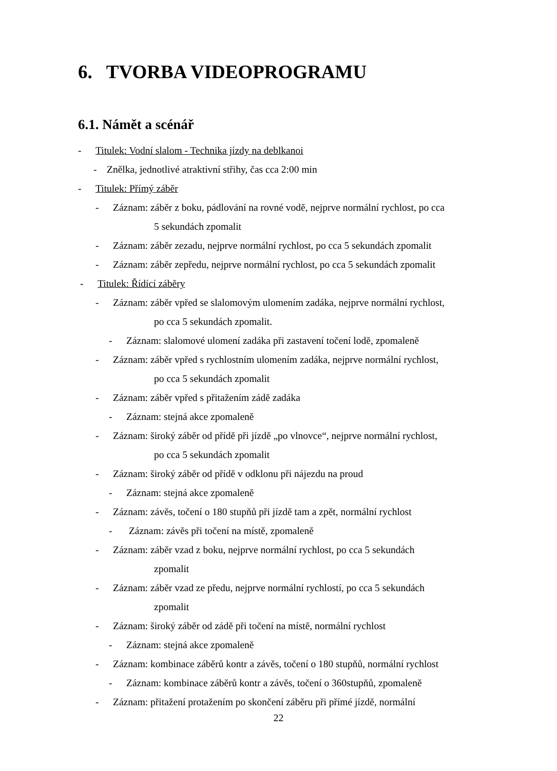6. TVORBA VIDEOPROGRAMU
6.1. Námět a scénář
- Titulek: Vodní slalom - Technika jízdy na deblkanoi
- Znělka, jednotlivé atraktivní střihy, čas cca 2:00 min
- Titulek: Přímý záběr
- Záznam: záběr z boku, pádlování na rovné vodě, nejprve normální rychlost, po cca
5 sekundách zpomalit
- Záznam: záběr zezadu, nejprve normální rychlost, po cca 5 sekundách zpomalit
- Záznam: záběr zepředu, nejprve normální rychlost, po cca 5 sekundách zpomalit
- Titulek: Řídící záběry
- Záznam: záběr vpřed se slalomovým ulomením zadáka, nejprve normální rychlost,
po cca 5 sekundách zpomalit.
- Záznam: slalomové ulomení zadáka při zastavení točení lodě, zpomaleně
- Záznam: záběr vpřed s rychlostním ulomením zadáka, nejprve normální rychlost,
po cca 5 sekundách zpomalit
- Záznam: záběr vpřed s přitažením zádě zadáka
- Záznam: stejná akce zpomaleně
- Záznam: široký záběr od přídě při jízdě „po vlnovce“, nejprve normální rychlost,
po cca 5 sekundách zpomalit
- Záznam: široký záběr od přídě v odklonu při nájezdu na proud
- Záznam: stejná akce zpomaleně
- Záznam: závěs, točení o 180 stupňů při jízdě tam a zpět, normální rychlost
- Záznam: závěs při točení na místě, zpomaleně
- Záznam: záběr vzad z boku, nejprve normální rychlost, po cca 5 sekundách
zpomalit
- Záznam: záběr vzad ze předu, nejprve normální rychlostí, po cca 5 sekundách
zpomalit
- Záznam: široký záběr od zádě při točení na místě, normální rychlost
- Záznam: stejná akce zpomaleně
- Záznam: kombinace záběrů kontr a závěs, točení o 180 stupňů, normální rychlost
- Záznam: kombinace záběrů kontr a závěs, točení o 360stupňů, zpomaleně
- Záznam: přitažení protažením po skončení záběru při přímé jízdě, normální
22